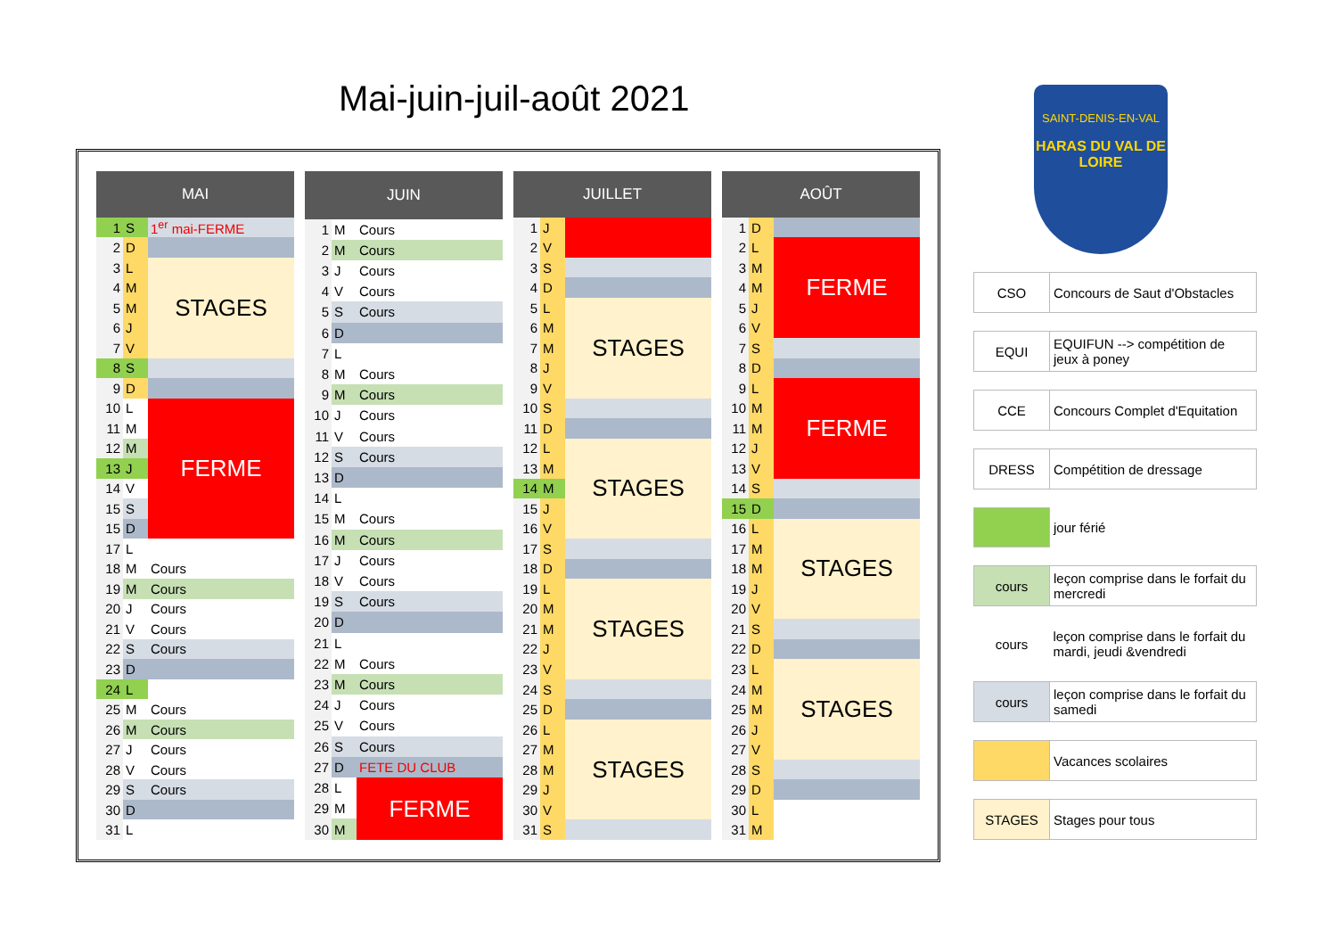Mai-juin-juil-août 2021
| MAI | | |
| --- | --- | --- |
| 1 | S | 1<sup>er</sup> mai-FERME |
| 2 | D | |
| 3 | L | STAGES |
| 4 | M | |
| 5 | M | |
| 6 | J | |
| 7 | V | |
| 8 | S | |
| 9 | D | |
| 10 | L | FERME |
| 11 | M | |
| 12 | M | |
| 13 | J | |
| 14 | V | |
| 15 | S | |
| 15 | D | |
| 17 | L | |
| 18 | M | Cours |
| 19 | M | Cours |
| 20 | J | Cours |
| 21 | V | Cours |
| 22 | S | Cours |
| 23 | D | |
| 24 | L | |
| 25 | M | Cours |
| 26 | M | Cours |
| 27 | J | Cours |
| 28 | V | Cours |
| 29 | S | Cours |
| 30 | D | |
| 31 | L | |
| JUIN | | |
| --- | --- | --- |
| 1 | M | Cours |
| 2 | M | Cours |
| 3 | J | Cours |
| 4 | V | Cours |
| 5 | S | Cours |
| 6 | D | |
| 7 | L | |
| 8 | M | Cours |
| 9 | M | Cours |
| 10 | J | Cours |
| 11 | V | Cours |
| 12 | S | Cours |
| 13 | D | |
| 14 | L | |
| 15 | M | Cours |
| 16 | M | Cours |
| 17 | J | Cours |
| 18 | V | Cours |
| 19 | S | Cours |
| 20 | D | |
| 21 | L | |
| 22 | M | Cours |
| 23 | M | Cours |
| 24 | J | Cours |
| 25 | V | Cours |
| 26 | S | Cours |
| 27 | D | FETE DU CLUB |
| 28 | L | FERME |
| 29 | M | |
| 30 | M | |
| JUILLET | | |
| --- | --- | --- |
| 1 | J | |
| 2 | V | |
| 3 | S | |
| 4 | D | |
| 5 | L | STAGES |
| 6 | M | |
| 7 | M | |
| 8 | J | |
| 9 | V | |
| 10 | S | |
| 11 | D | |
| 12 | L | STAGES |
| 13 | M | |
| 14 | M | |
| 15 | J | |
| 16 | V | |
| 17 | S | |
| 18 | D | |
| 19 | L | STAGES |
| 20 | M | |
| 21 | M | |
| 22 | J | |
| 23 | V | |
| 24 | S | |
| 25 | D | |
| 26 | L | STAGES |
| 27 | M | |
| 28 | M | |
| 29 | J | |
| 30 | V | |
| 31 | S | |
| AOÛT | | |
| --- | --- | --- |
| 1 | D | |
| 2 | L | FERME |
| 3 | M | |
| 4 | M | |
| 5 | J | |
| 6 | V | |
| 7 | S | |
| 8 | D | |
| 9 | L | FERME |
| 10 | M | |
| 11 | M | |
| 12 | J | |
| 13 | V | |
| 14 | S | |
| 15 | D | |
| 16 | L | STAGES |
| 17 | M | |
| 18 | M | |
| 19 | J | |
| 20 | V | |
| 21 | S | |
| 22 | D | |
| 23 | L | STAGES |
| 24 | M | |
| 25 | M | |
| 26 | J | |
| 27 | V | |
| 28 | S | |
| 29 | D | |
| 30 | L | |
| 31 | M | |
SAINT-DENIS-EN-VAL
HARAS DU VAL DE LOIRE
| CSO | Concours de Saut d'Obstacles |
| EQUI | EQUIFUN --> compétition de jeux à poney |
| CCE | Concours Complet d'Equitation |
| DRESS | Compétition de dressage |
| | jour férié |
| cours | leçon comprise dans le forfait du mercredi |
| cours | leçon comprise dans le forfait du mardi, jeudi &vendredi |
| cours | leçon comprise dans le forfait du samedi |
| | Vacances scolaires |
| STAGES | Stages pour tous |